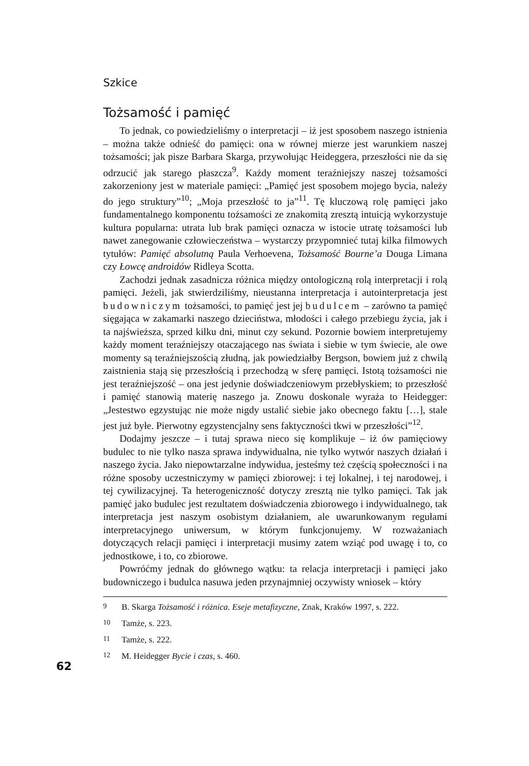Szkice
Tożsamość i pamięć
To jednak, co powiedzieliśmy o interpretacji – iż jest sposobem naszego istnienia – można także odnieść do pamięci: ona w równej mierze jest warunkiem naszej tożsamości; jak pisze Barbara Skarga, przywołując Heideggera, przeszłości nie da się odrzucić jak starego płaszcza<sup>9</sup>. Każdy moment teraźniejszy naszej tożsamości zakorzeniony jest w materiale pamięci: „Pamięć jest sposobem mojego bycia, należy do jego struktury”<sup>10</sup>; „Moja przeszłość to ja”<sup>11</sup>. Tę kluczową rolę pamięci jako fundamentalnego komponentu tożsamości ze znakomitą zresztą intuicją wykorzystuje kultura popularna: utrata lub brak pamięci oznacza w istocie utratę tożsamości lub nawet zanegowanie człowieczeństwa – wystarczy przypomnieć tutaj kilka filmowych tytułów: Pamięć absolutną Paula Verhoevena, Tożsamość Bourne’a Douga Limana czy Łowcę androidów Ridleya Scotta.
Zachodzi jednak zasadnicza różnica między ontologiczną rolą interpretacji i rolą pamięci. Jeżeli, jak stwierdziliśmy, nieustanna interpretacja i autointerpretacja jest budowniczym tożsamości, to pamięć jest jej budulcem – zarówno ta pamięć sięgająca w zakamarki naszego dzieciństwa, młodości i całego przebiegu życia, jak i ta najświeższa, sprzed kilku dni, minut czy sekund. Pozornie bowiem interpretujemy każdy moment teraźniejszy otaczającego nas świata i siebie w tym świecie, ale owe momenty są teraźniejszością złudną, jak powiedziałby Bergson, bowiem już z chwilą zaistnienia stają się przeszłością i przechodzą w sferę pamięci. Istotą tożsamości nie jest teraźniejszość – ona jest jedynie doświadczeniowym przebłyskiem; to przeszłość i pamięć stanowią materię naszego ja. Znowu doskonale wyraża to Heidegger: „Jestestwo egzystując nie może nigdy ustalić siebie jako obecnego faktu […], stale jest już byłe. Pierwotny egzystencjalny sens faktyczności tkwi w przeszłości”<sup>12</sup>.
Dodajmy jeszcze – i tutaj sprawa nieco się komplikuje – iż ów pamięciowy budulec to nie tylko nasza sprawa indywidualna, nie tylko wytwór naszych działań i naszego życia. Jako niepowtarzalne indywidua, jesteśmy też częścią społeczności i na różne sposoby uczestniczymy w pamięci zbiorowej: i tej lokalnej, i tej narodowej, i tej cywilizacyjnej. Ta heterogeniczność dotyczy zresztą nie tylko pamięci. Tak jak pamięć jako budulec jest rezultatem doświadczenia zbiorowego i indywidualnego, tak interpretacja jest naszym osobistym działaniem, ale uwarunkowanym regułami interpretacyjnego uniwersum, w którym funkcjonujemy. W rozważaniach dotyczących relacji pamięci i interpretacji musimy zatem wziąć pod uwagę i to, co jednostkowe, i to, co zbiorowe.
Powróćmy jednak do głównego wątku: ta relacja interpretacji i pamięci jako budowniczego i budulca nasuwa jeden przynajmniej oczywisty wniosek – który
9 B. Skarga Tożsamość i różnica. Eseje metafizyczne, Znak, Kraków 1997, s. 222.
10 Tamże, s. 223.
11 Tamże, s. 222.
12 M. Heidegger Bycie i czas, s. 460.
62